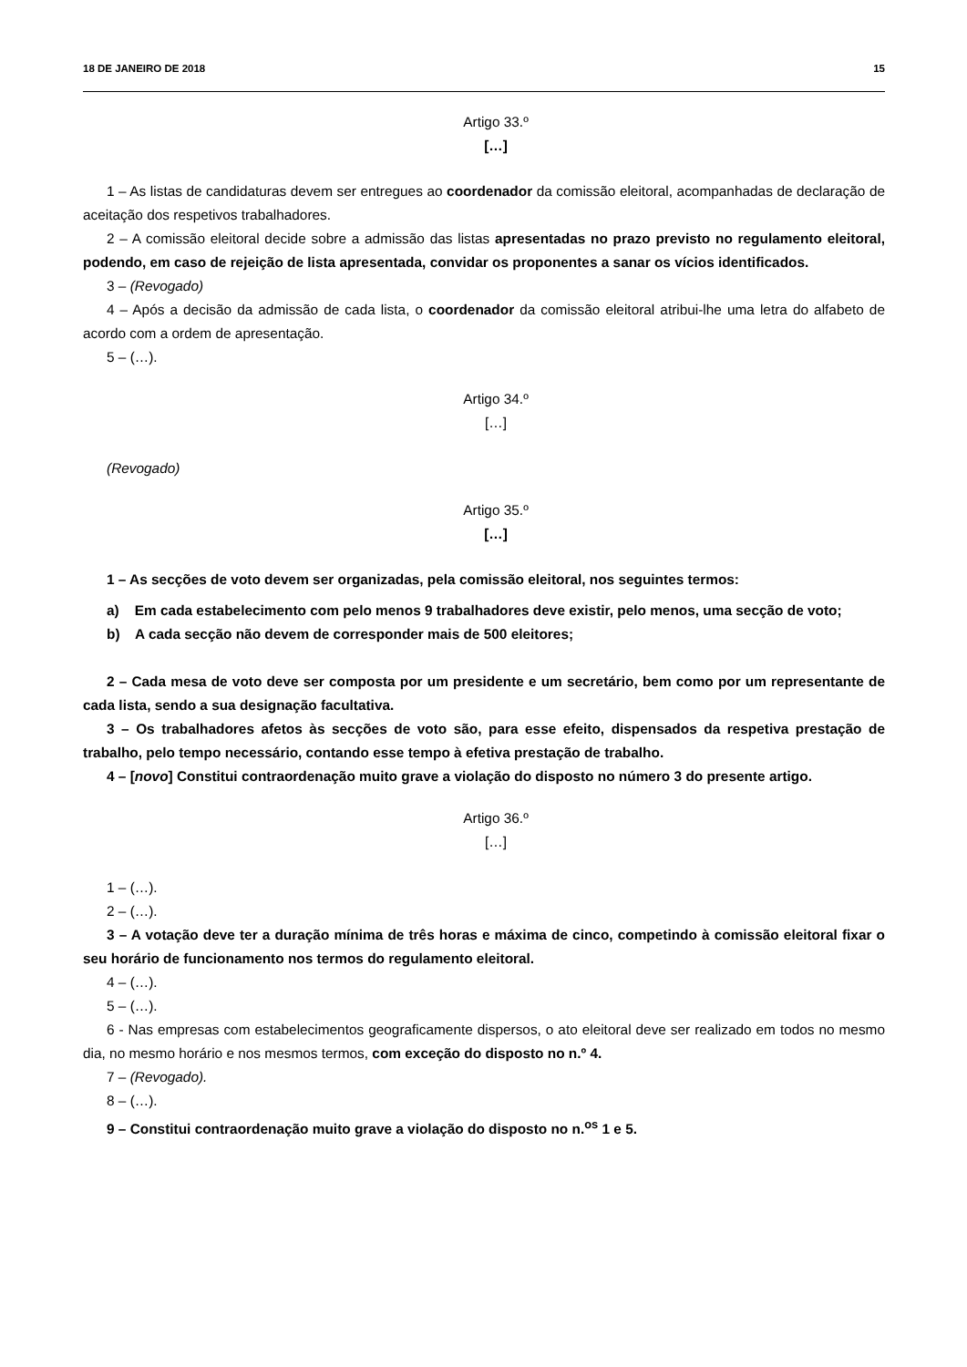18 DE JANEIRO DE 2018 15
Artigo 33.º
[…]
1 – As listas de candidaturas devem ser entregues ao coordenador da comissão eleitoral, acompanhadas de declaração de aceitação dos respetivos trabalhadores.
2 – A comissão eleitoral decide sobre a admissão das listas apresentadas no prazo previsto no regulamento eleitoral, podendo, em caso de rejeição de lista apresentada, convidar os proponentes a sanar os vícios identificados.
3 – (Revogado)
4 – Após a decisão da admissão de cada lista, o coordenador da comissão eleitoral atribui-lhe uma letra do alfabeto de acordo com a ordem de apresentação.
5 – (…).
Artigo 34.º
[…]
(Revogado)
Artigo 35.º
[…]
1 – As secções de voto devem ser organizadas, pela comissão eleitoral, nos seguintes termos:
a) Em cada estabelecimento com pelo menos 9 trabalhadores deve existir, pelo menos, uma secção de voto;
b) A cada secção não devem de corresponder mais de 500 eleitores;
2 – Cada mesa de voto deve ser composta por um presidente e um secretário, bem como por um representante de cada lista, sendo a sua designação facultativa.
3 – Os trabalhadores afetos às secções de voto são, para esse efeito, dispensados da respetiva prestação de trabalho, pelo tempo necessário, contando esse tempo à efetiva prestação de trabalho.
4 – [novo] Constitui contraordenação muito grave a violação do disposto no número 3 do presente artigo.
Artigo 36.º
[…]
1 – (…).
2 – (…).
3 – A votação deve ter a duração mínima de três horas e máxima de cinco, competindo à comissão eleitoral fixar o seu horário de funcionamento nos termos do regulamento eleitoral.
4 – (…).
5 – (…).
6 - Nas empresas com estabelecimentos geograficamente dispersos, o ato eleitoral deve ser realizado em todos no mesmo dia, no mesmo horário e nos mesmos termos, com exceção do disposto no n.º 4.
7 – (Revogado).
8 – (…).
9 – Constitui contraordenação muito grave a violação do disposto no n.<sup>os</sup> 1 e 5.